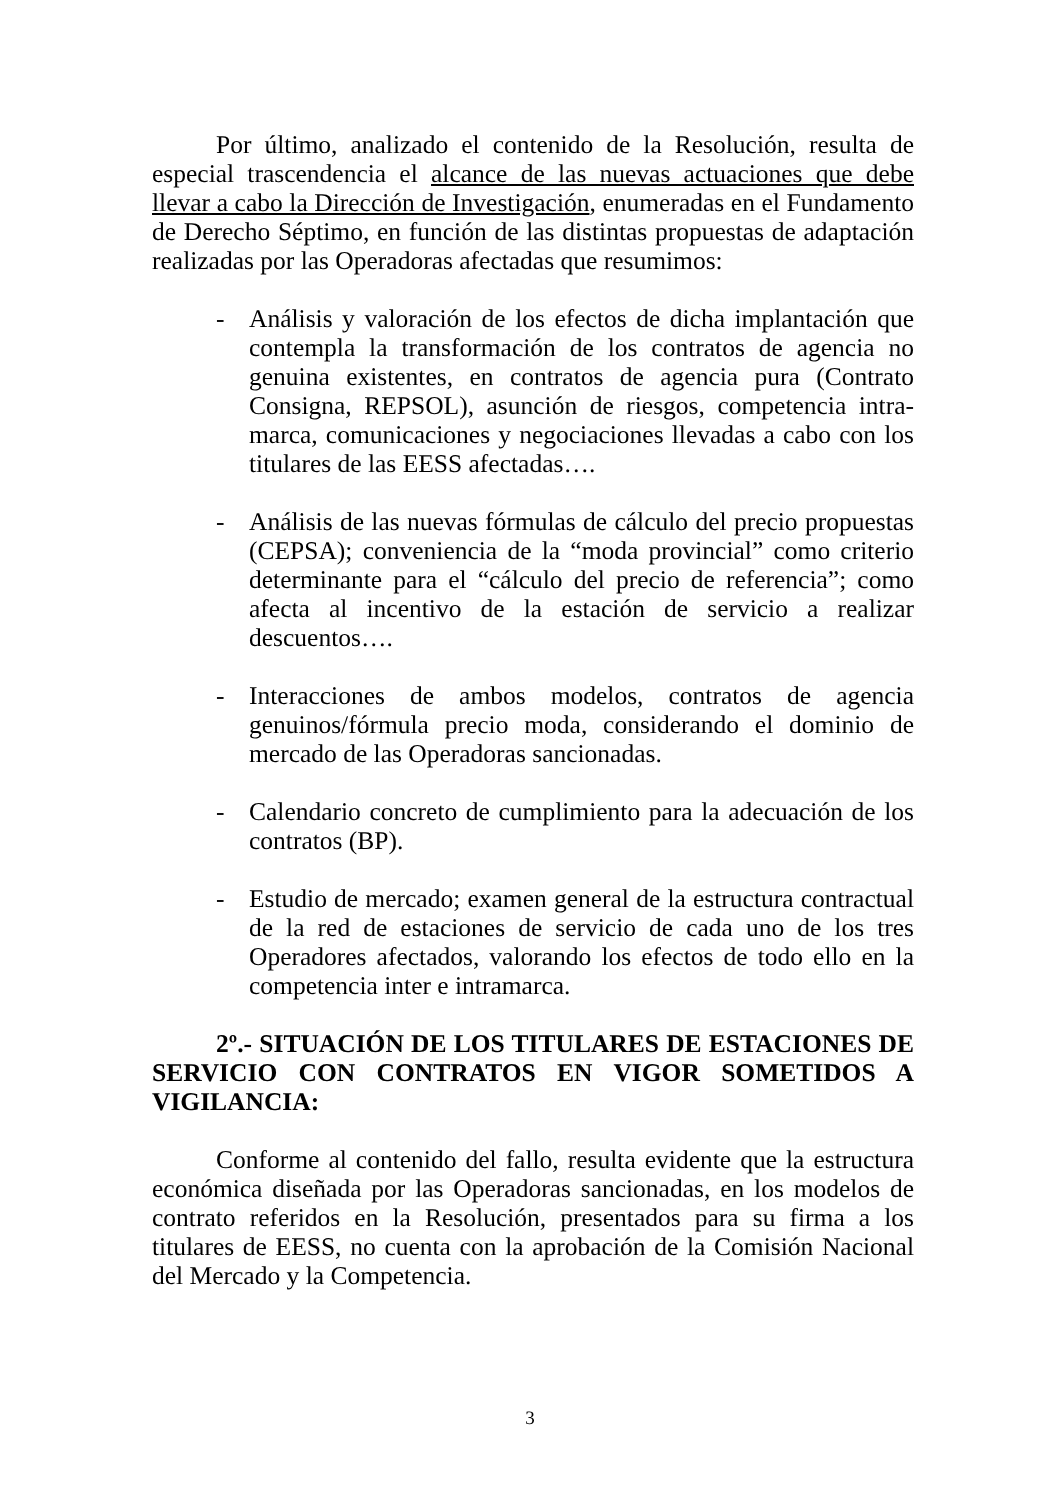Por último, analizado el contenido de la Resolución, resulta de especial trascendencia el alcance de las nuevas actuaciones que debe llevar a cabo la Dirección de Investigación, enumeradas en el Fundamento de Derecho Séptimo, en función de las distintas propuestas de adaptación realizadas por las Operadoras afectadas que resumimos:
- Análisis y valoración de los efectos de dicha implantación que contempla la transformación de los contratos de agencia no genuina existentes, en contratos de agencia pura (Contrato Consigna, REPSOL), asunción de riesgos, competencia intra-marca, comunicaciones y negociaciones llevadas a cabo con los titulares de las EESS afectadas….
- Análisis de las nuevas fórmulas de cálculo del precio propuestas (CEPSA); conveniencia de la “moda provincial” como criterio determinante para el “cálculo del precio de referencia”; como afecta al incentivo de la estación de servicio a realizar descuentos….
- Interacciones de ambos modelos, contratos de agencia genuinos/fórmula precio moda, considerando el dominio de mercado de las Operadoras sancionadas.
- Calendario concreto de cumplimiento para la adecuación de los contratos (BP).
- Estudio de mercado; examen general de la estructura contractual de la red de estaciones de servicio de cada uno de los tres Operadores afectados, valorando los efectos de todo ello en la competencia inter e intramarca.
2º.- SITUACIÓN DE LOS TITULARES DE ESTACIONES DE SERVICIO CON CONTRATOS EN VIGOR SOMETIDOS A VIGILANCIA:
Conforme al contenido del fallo, resulta evidente que la estructura económica diseñada por las Operadoras sancionadas, en los modelos de contrato referidos en la Resolución, presentados para su firma a los titulares de EESS, no cuenta con la aprobación de la Comisión Nacional del Mercado y la Competencia.
3